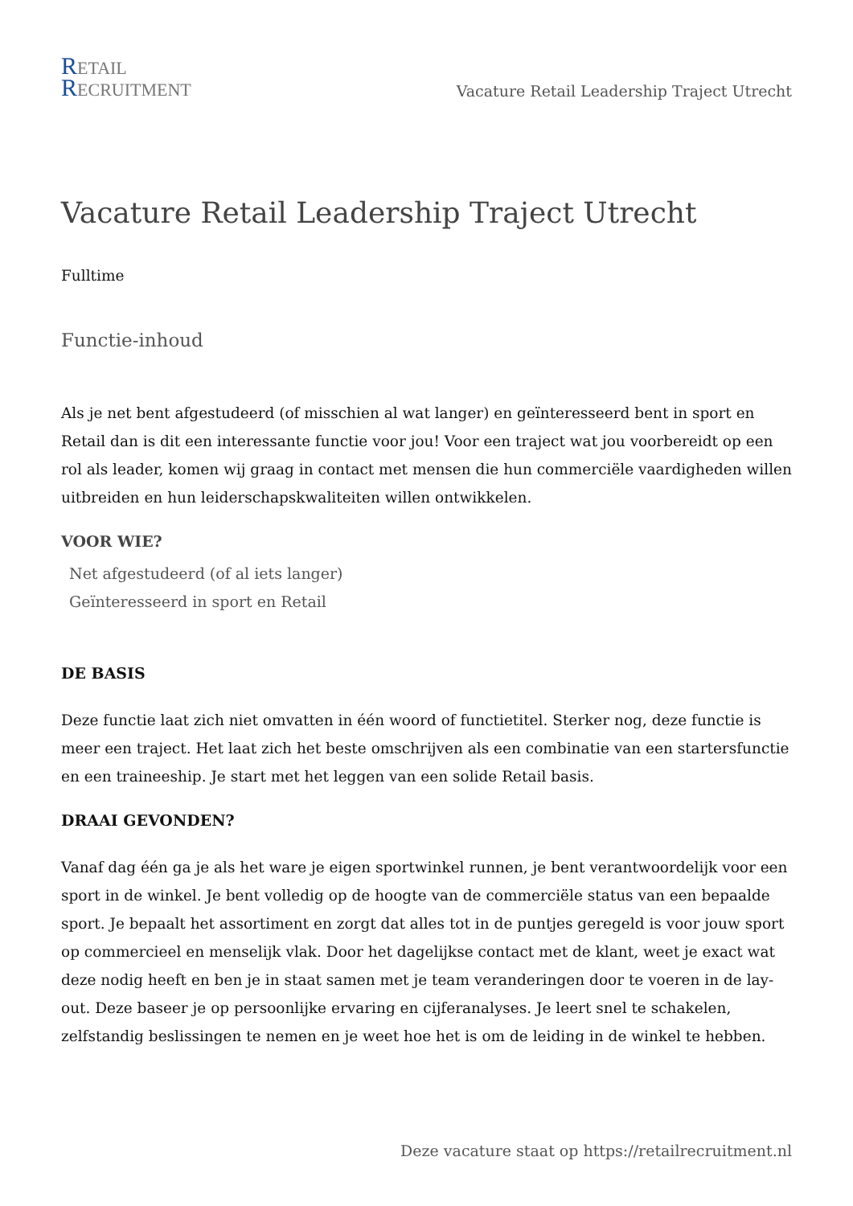RETAIL
RECRUITMENT
Vacature Retail Leadership Traject Utrecht
Vacature Retail Leadership Traject Utrecht
Fulltime
Functie-inhoud
Als je net bent afgestudeerd (of misschien al wat langer) en geïnteresseerd bent in sport en Retail dan is dit een interessante functie voor jou! Voor een traject wat jou voorbereidt op een rol als leader, komen wij graag in contact met mensen die hun commerciële vaardigheden willen uitbreiden en hun leiderschapskwaliteiten willen ontwikkelen.
VOOR WIE?
Net afgestudeerd (of al iets langer)
Geïnteresseerd in sport en Retail
DE BASIS
Deze functie laat zich niet omvatten in één woord of functietitel. Sterker nog, deze functie is meer een traject. Het laat zich het beste omschrijven als een combinatie van een startersfunctie en een traineeship. Je start met het leggen van een solide Retail basis.
DRAAI GEVONDEN?
Vanaf dag één ga je als het ware je eigen sportwinkel runnen, je bent verantwoordelijk voor een sport in de winkel. Je bent volledig op de hoogte van de commerciële status van een bepaalde sport. Je bepaalt het assortiment en zorgt dat alles tot in de puntjes geregeld is voor jouw sport op commercieel en menselijk vlak. Door het dagelijkse contact met de klant, weet je exact wat deze nodig heeft en ben je in staat samen met je team veranderingen door te voeren in de lay-out. Deze baseer je op persoonlijke ervaring en cijferanalyses. Je leert snel te schakelen, zelfstandig beslissingen te nemen en je weet hoe het is om de leiding in de winkel te hebben.
Deze vacature staat op https://retailrecruitment.nl